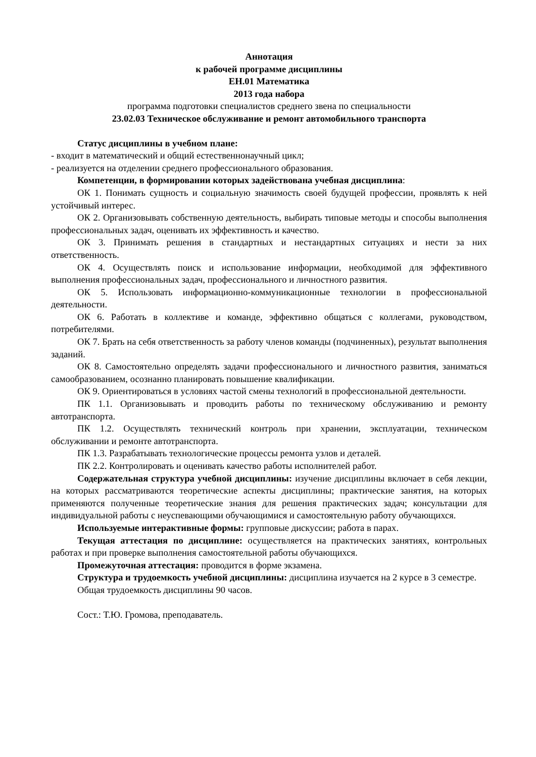Аннотация
к рабочей программе дисциплины
ЕН.01 Математика
2013 года набора
программа подготовки специалистов среднего звена по специальности
23.02.03 Техническое обслуживание и ремонт автомобильного транспорта
Статус дисциплины в учебном плане:
- входит в математический и общий естественнонаучный цикл;
- реализуется на отделении среднего профессионального образования.
Компетенции, в формировании которых задействована учебная дисциплина:
ОК 1. Понимать сущность и социальную значимость своей будущей профессии, проявлять к ней устойчивый интерес.
ОК 2. Организовывать собственную деятельность, выбирать типовые методы и способы выполнения профессиональных задач, оценивать их эффективность и качество.
ОК 3. Принимать решения в стандартных и нестандартных ситуациях и нести за них ответственность.
ОК 4. Осуществлять поиск и использование информации, необходимой для эффективного выполнения профессиональных задач, профессионального и личностного развития.
ОК 5. Использовать информационно-коммуникационные технологии в профессиональной деятельности.
ОК 6. Работать в коллективе и команде, эффективно общаться с коллегами, руководством, потребителями.
ОК 7. Брать на себя ответственность за работу членов команды (подчиненных), результат выполнения заданий.
ОК 8. Самостоятельно определять задачи профессионального и личностного развития, заниматься самообразованием, осознанно планировать повышение квалификации.
ОК 9. Ориентироваться в условиях частой смены технологий в профессиональной деятельности.
ПК 1.1. Организовывать и проводить работы по техническому обслуживанию и ремонту автотранспорта.
ПК 1.2. Осуществлять технический контроль при хранении, эксплуатации, техническом обслуживании и ремонте автотранспорта.
ПК 1.3. Разрабатывать технологические процессы ремонта узлов и деталей.
ПК 2.2. Контролировать и оценивать качество работы исполнителей работ.
Содержательная структура учебной дисциплины: изучение дисциплины включает в себя лекции, на которых рассматриваются теоретические аспекты дисциплины; практические занятия, на которых применяются полученные теоретические знания для решения практических задач; консультации для индивидуальной работы с неуспевающими обучающимися и самостоятельную работу обучающихся.
Используемые интерактивные формы: групповые дискуссии; работа в парах.
Текущая аттестация по дисциплине: осуществляется на практических занятиях, контрольных работах и при проверке выполнения самостоятельной работы обучающихся.
Промежуточная аттестация: проводится в форме экзамена.
Структура и трудоемкость учебной дисциплины: дисциплина изучается на 2 курсе в 3 семестре.
Общая трудоемкость дисциплины 90 часов.
Сост.: Т.Ю. Громова, преподаватель.